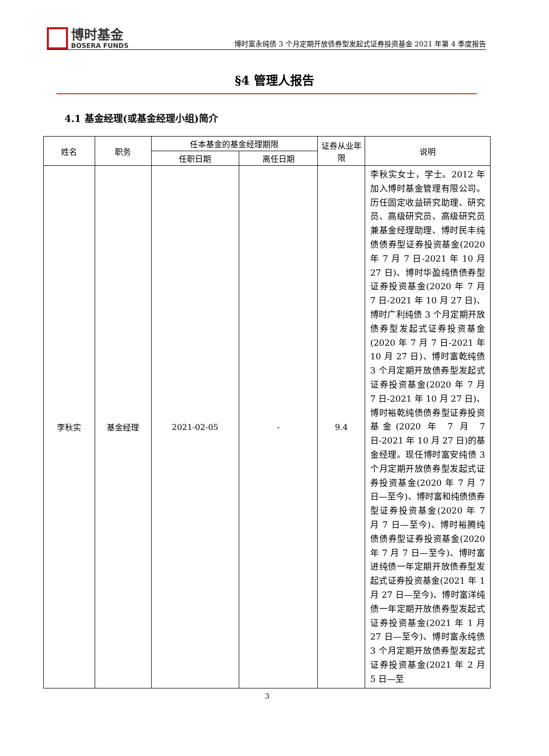博时基金
BOSERA FUNDS
博时富永纯债 3 个月定期开放债券型发起式证券投资基金 2021 年第 4 季度报告
§4 管理人报告
4.1 基金经理(或基金经理小组)简介
| 姓名 | 职务 | 任本基金的基金经理期限 | | 证券从业年限 | 说明 |
| --- | --- | --- | --- | --- | --- |
| | | 任职日期 | 离任日期 | | |
| 李秋实 | 基金经理 | 2021-02-05 | - | 9.4 | 李秋实女士，学士。2012 年加入博时基金管理有限公司。历任固定收益研究助理、研究员、高级研究员、高级研究员兼基金经理助理、博时民丰纯债债券型证券投资基金(2020 年 7 月 7 日-2021 年 10 月 27 日)、博时华盈纯债债券型证券投资基金(2020 年 7 月 7 日-2021 年 10 月 27 日)、博时广利纯债 3 个月定期开放债券型发起式证券投资基金(2020 年 7 月 7 日-2021 年 10 月 27 日)、博时富乾纯债 3 个月定期开放债券型发起式证券投资基金(2020 年 7 月 7 日-2021 年 10 月 27 日)、博时裕乾纯债债券型证券投资基金(2020 年 7 月 7 日-2021 年 10 月 27 日)的基金经理。现任博时富安纯债 3 个月定期开放债券型发起式证券投资基金(2020 年 7 月 7 日—至今)、博时富和纯债债券型证券投资基金(2020 年 7 月 7 日—至今)、博时裕腾纯债债券型证券投资基金(2020 年 7 月 7 日—至今)、博时富进纯债一年定期开放债券型发起式证券投资基金(2021 年 1 月 27 日—至今)、博时富洋纯债一年定期开放债券型发起式证券投资基金(2021 年 1 月 27 日—至今)、博时富永纯债 3 个月定期开放债券型发起式证券投资基金(2021 年 2 月 5 日—至 |
3